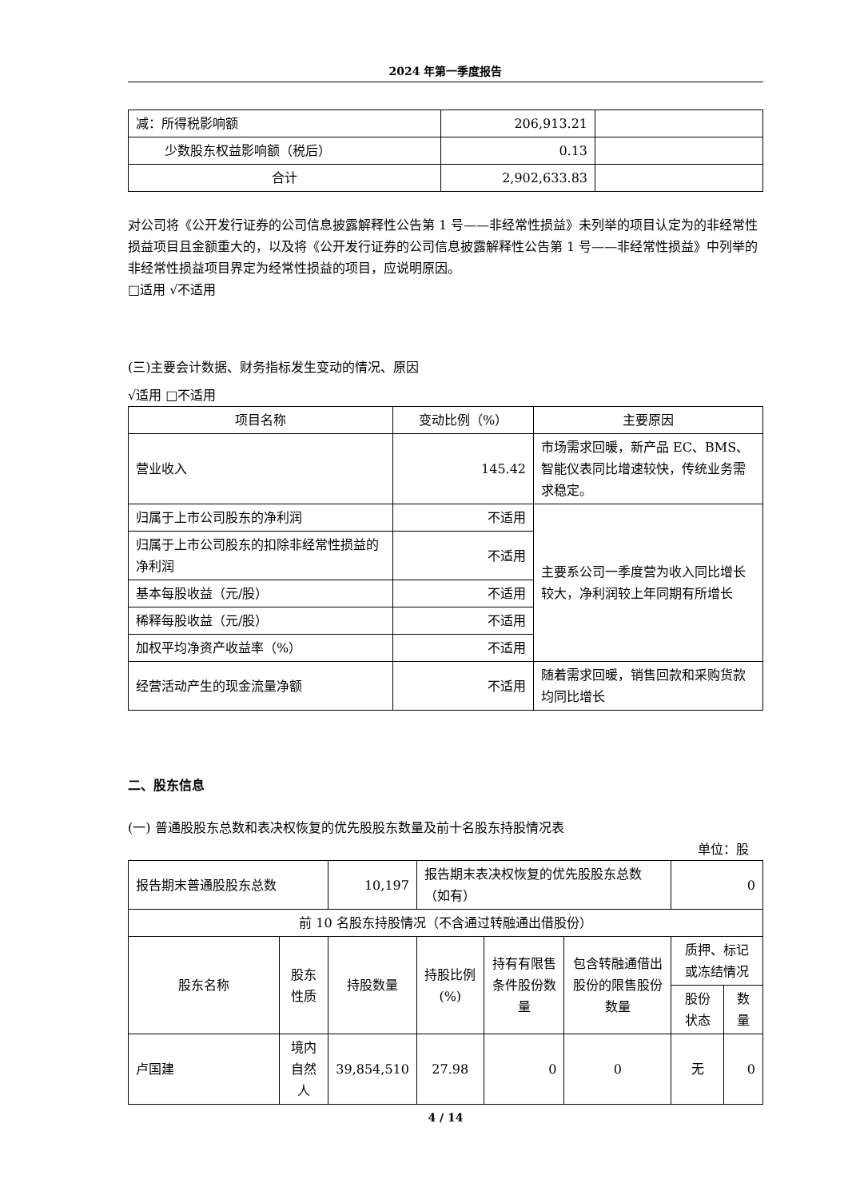2024 年第一季度报告
| 减：所得税影响额 | 206,913.21 | |
| 少数股东权益影响额（税后） | 0.13 | |
| 合计 | 2,902,633.83 | |
对公司将《公开发行证券的公司信息披露解释性公告第 1 号——非经常性损益》未列举的项目认定为的非经常性损益项目且金额重大的，以及将《公开发行证券的公司信息披露解释性公告第 1 号——非经常性损益》中列举的非经常性损益项目界定为经常性损益的项目，应说明原因。
□适用 √不适用
(三)主要会计数据、财务指标发生变动的情况、原因
√适用 □不适用
| 项目名称 | 变动比例（%） | 主要原因 |
| 营业收入 | 145.42 | 市场需求回暖，新产品 EC、BMS、智能仪表同比增速较快，传统业务需求稳定。 |
| 归属于上市公司股东的净利润 | 不适用 | 主要系公司一季度营为收入同比增长较大，净利润较上年同期有所增长 |
| 归属于上市公司股东的扣除非经常性损益的净利润 | 不适用 | |
| 基本每股收益（元/股） | 不适用 | |
| 稀释每股收益（元/股） | 不适用 | |
| 加权平均净资产收益率（%） | 不适用 | |
| 经营活动产生的现金流量净额 | 不适用 | 随着需求回暖，销售回款和采购货款均同比增长 |
二、股东信息
(一) 普通股股东总数和表决权恢复的优先股股东数量及前十名股东持股情况表
单位：股
| 报告期末普通股股东总数 | | 10,197 | 报告期末表决权恢复的优先股股东总数（如有） | | | 0 | |
| 前 10 名股东持股情况（不含通过转融通出借股份） | | | | | | | |
| 股东名称 | 股东性质 | 持股数量 | 持股比例(%) | 持有有限售条件股份数量 | 包含转融通借出股份的限售股份数量 | 质押、标记或冻结情况 | |
| | | | | | | 股份状态 | 数量 |
| 卢国建 | 境内自然人 | 39,854,510 | 27.98 | 0 | 0 | 无 | 0 |
4 / 14